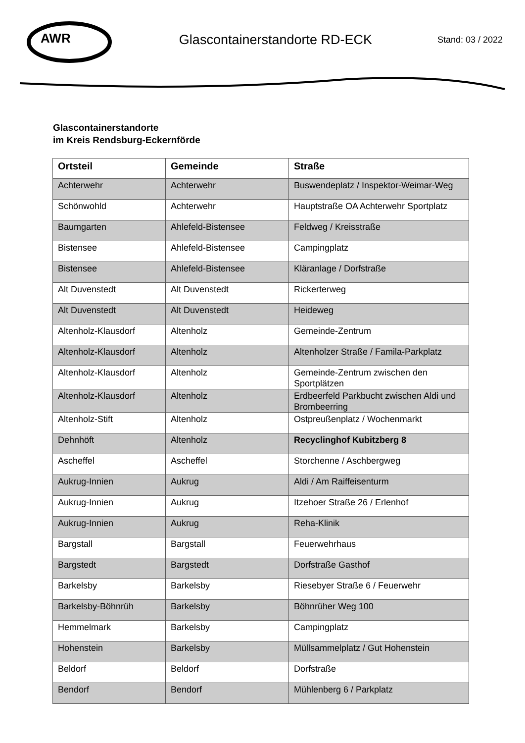AWR
Glascontainerstandorte RD-ECK
Stand: 03 / 2022
Glascontainerstandorte
im Kreis Rendsburg-Eckernförde
| Ortsteil | Gemeinde | Straße |
| --- | --- | --- |
| Achterwehr | Achterwehr | Buswendeplatz / Inspektor-Weimar-Weg |
| Schönwohld | Achterwehr | Hauptstraße OA Achterwehr Sportplatz |
| Baumgarten | Ahlefeld-Bistensee | Feldweg / Kreisstraße |
| Bistensee | Ahlefeld-Bistensee | Campingplatz |
| Bistensee | Ahlefeld-Bistensee | Kläranlage / Dorfstraße |
| Alt Duvenstedt | Alt Duvenstedt | Rickerterweg |
| Alt Duvenstedt | Alt Duvenstedt | Heideweg |
| Altenholz-Klausdorf | Altenholz | Gemeinde-Zentrum |
| Altenholz-Klausdorf | Altenholz | Altenholzer Straße / Famila-Parkplatz |
| Altenholz-Klausdorf | Altenholz | Gemeinde-Zentrum zwischen den Sportplätzen |
| Altenholz-Klausdorf | Altenholz | Erdbeerfeld Parkbucht zwischen Aldi und Brombeerring |
| Altenholz-Stift | Altenholz | Ostpreußenplatz / Wochenmarkt |
| Dehnhöft | Altenholz | Recyclinghof Kubitzberg 8 |
| Ascheffel | Ascheffel | Storchenne / Aschbergweg |
| Aukrug-Innien | Aukrug | Aldi / Am Raiffeisenturm |
| Aukrug-Innien | Aukrug | Itzehoer Straße 26 / Erlenhof |
| Aukrug-Innien | Aukrug | Reha-Klinik |
| Bargstall | Bargstall | Feuerwehrhaus |
| Bargstedt | Bargstedt | Dorfstraße Gasthof |
| Barkelsby | Barkelsby | Riesebyer Straße 6 / Feuerwehr |
| Barkelsby-Böhnrüh | Barkelsby | Böhnrüher Weg 100 |
| Hemmelmark | Barkelsby | Campingplatz |
| Hohenstein | Barkelsby | Müllsammelplatz / Gut Hohenstein |
| Beldorf | Beldorf | Dorfstraße |
| Bendorf | Bendorf | Mühlenberg 6 / Parkplatz |